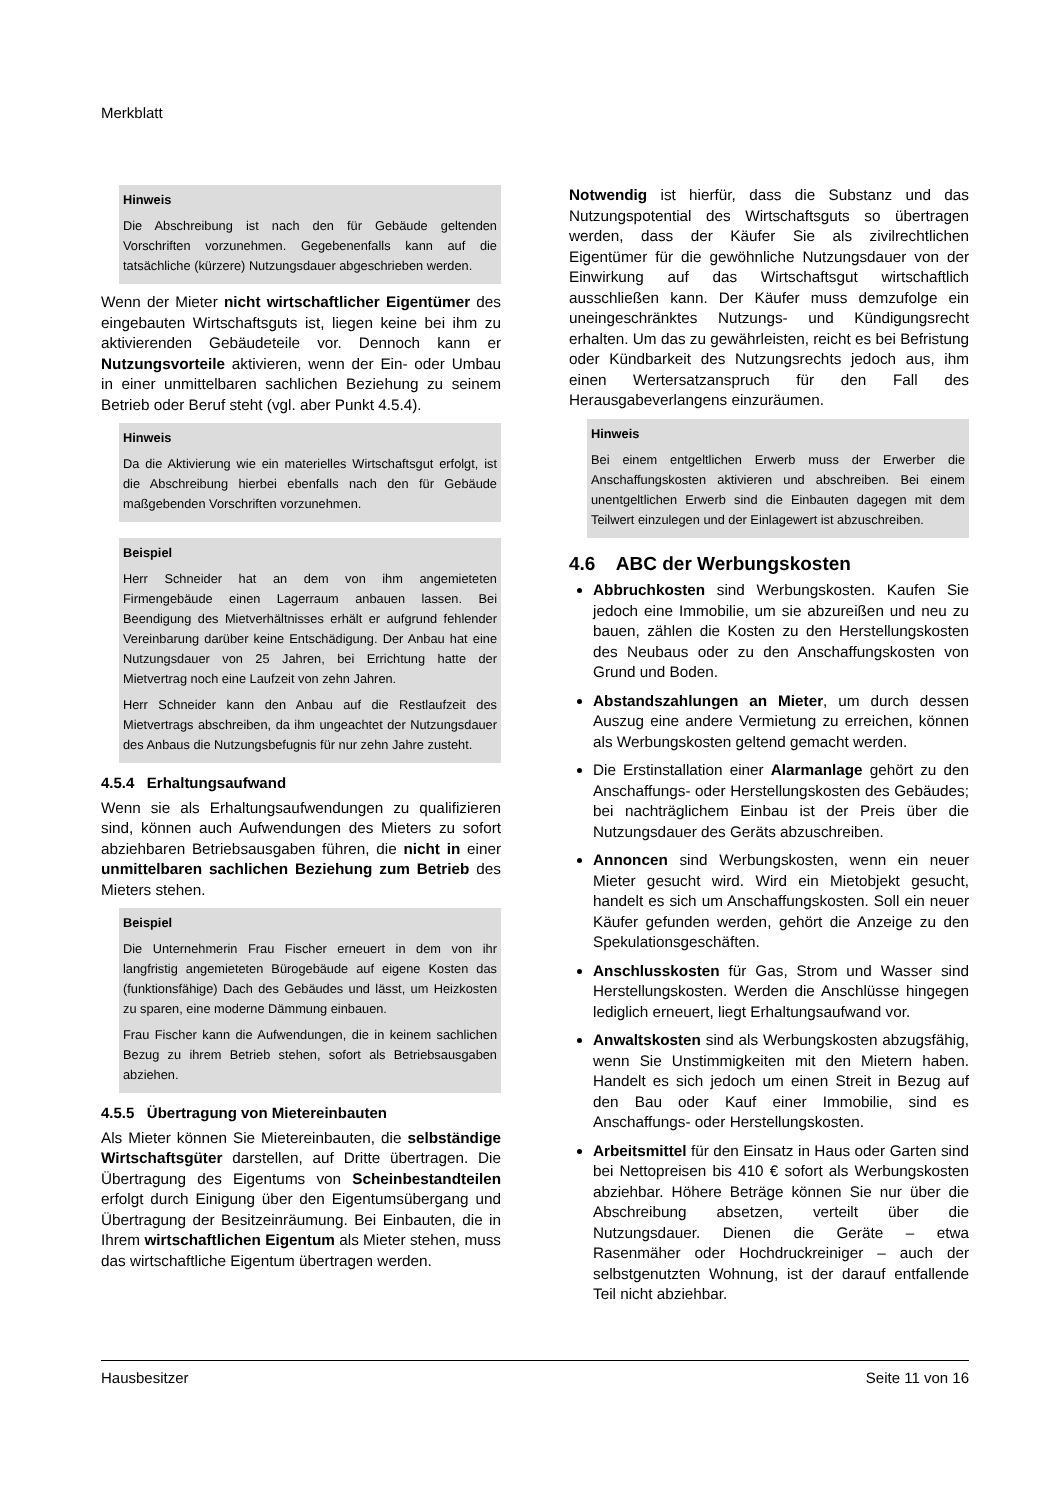Merkblatt
Hinweis
Die Abschreibung ist nach den für Gebäude geltenden Vorschriften vorzunehmen. Gegebenenfalls kann auf die tatsächliche (kürzere) Nutzungsdauer abgeschrieben werden.
Wenn der Mieter nicht wirtschaftlicher Eigentümer des eingebauten Wirtschaftsguts ist, liegen keine bei ihm zu aktivierenden Gebäudeteile vor. Dennoch kann er Nutzungsvorteile aktivieren, wenn der Ein- oder Umbau in einer unmittelbaren sachlichen Beziehung zu seinem Betrieb oder Beruf steht (vgl. aber Punkt 4.5.4).
Hinweis
Da die Aktivierung wie ein materielles Wirtschaftsgut erfolgt, ist die Abschreibung hierbei ebenfalls nach den für Gebäude maßgebenden Vorschriften vorzunehmen.
Beispiel
Herr Schneider hat an dem von ihm angemieteten Firmengebäude einen Lagerraum anbauen lassen. Bei Beendigung des Mietverhältnisses erhält er aufgrund fehlender Vereinbarung darüber keine Entschädigung. Der Anbau hat eine Nutzungsdauer von 25 Jahren, bei Errichtung hatte der Mietvertrag noch eine Laufzeit von zehn Jahren.
Herr Schneider kann den Anbau auf die Restlaufzeit des Mietvertrags abschreiben, da ihm ungeachtet der Nutzungsdauer des Anbaus die Nutzungsbefugnis für nur zehn Jahre zusteht.
4.5.4 Erhaltungsaufwand
Wenn sie als Erhaltungsaufwendungen zu qualifizieren sind, können auch Aufwendungen des Mieters zu sofort abziehbaren Betriebsausgaben führen, die nicht in einer unmittelbaren sachlichen Beziehung zum Betrieb des Mieters stehen.
Beispiel
Die Unternehmerin Frau Fischer erneuert in dem von ihr langfristig angemieteten Bürogebäude auf eigene Kosten das (funktionsfähige) Dach des Gebäudes und lässt, um Heizkosten zu sparen, eine moderne Dämmung einbauen.
Frau Fischer kann die Aufwendungen, die in keinem sachlichen Bezug zu ihrem Betrieb stehen, sofort als Betriebsausgaben abziehen.
4.5.5 Übertragung von Mietereinbauten
Als Mieter können Sie Mietereinbauten, die selbständige Wirtschaftsgüter darstellen, auf Dritte übertragen. Die Übertragung des Eigentums von Scheinbestandteilen erfolgt durch Einigung über den Eigentumsübergang und Übertragung der Besitzeinräumung. Bei Einbauten, die in Ihrem wirtschaftlichen Eigentum als Mieter stehen, muss das wirtschaftliche Eigentum übertragen werden.
Notwendig ist hierfür, dass die Substanz und das Nutzungspotential des Wirtschaftsguts so übertragen werden, dass der Käufer Sie als zivilrechtlichen Eigentümer für die gewöhnliche Nutzungsdauer von der Einwirkung auf das Wirtschaftsgut wirtschaftlich ausschließen kann. Der Käufer muss demzufolge ein uneingeschränktes Nutzungs- und Kündigungsrecht erhalten. Um das zu gewährleisten, reicht es bei Befristung oder Kündbarkeit des Nutzungsrechts jedoch aus, ihm einen Wertersatzanspruch für den Fall des Herausgabeverlangens einzuräumen.
Hinweis
Bei einem entgeltlichen Erwerb muss der Erwerber die Anschaffungskosten aktivieren und abschreiben. Bei einem unentgeltlichen Erwerb sind die Einbauten dagegen mit dem Teilwert einzulegen und der Einlagewert ist abzuschreiben.
4.6 ABC der Werbungskosten
Abbruchkosten sind Werbungskosten. Kaufen Sie jedoch eine Immobilie, um sie abzureißen und neu zu bauen, zählen die Kosten zu den Herstellungskosten des Neubaus oder zu den Anschaffungskosten von Grund und Boden.
Abstandszahlungen an Mieter, um durch dessen Auszug eine andere Vermietung zu erreichen, können als Werbungskosten geltend gemacht werden.
Die Erstinstallation einer Alarmanlage gehört zu den Anschaffungs- oder Herstellungskosten des Gebäudes; bei nachträglichem Einbau ist der Preis über die Nutzungsdauer des Geräts abzuschreiben.
Annoncen sind Werbungskosten, wenn ein neuer Mieter gesucht wird. Wird ein Mietobjekt gesucht, handelt es sich um Anschaffungskosten. Soll ein neuer Käufer gefunden werden, gehört die Anzeige zu den Spekulationsgeschäften.
Anschlusskosten für Gas, Strom und Wasser sind Herstellungskosten. Werden die Anschlüsse hingegen lediglich erneuert, liegt Erhaltungsaufwand vor.
Anwaltskosten sind als Werbungskosten abzugsfähig, wenn Sie Unstimmigkeiten mit den Mietern haben. Handelt es sich jedoch um einen Streit in Bezug auf den Bau oder Kauf einer Immobilie, sind es Anschaffungs- oder Herstellungskosten.
Arbeitsmittel für den Einsatz in Haus oder Garten sind bei Nettopreisen bis 410 € sofort als Werbungskosten abziehbar. Höhere Beträge können Sie nur über die Abschreibung absetzen, verteilt über die Nutzungsdauer. Dienen die Geräte – etwa Rasenmäher oder Hochdruckreiniger – auch der selbstgenutzten Wohnung, ist der darauf entfallende Teil nicht abziehbar.
Hausbesitzer Seite 11 von 16